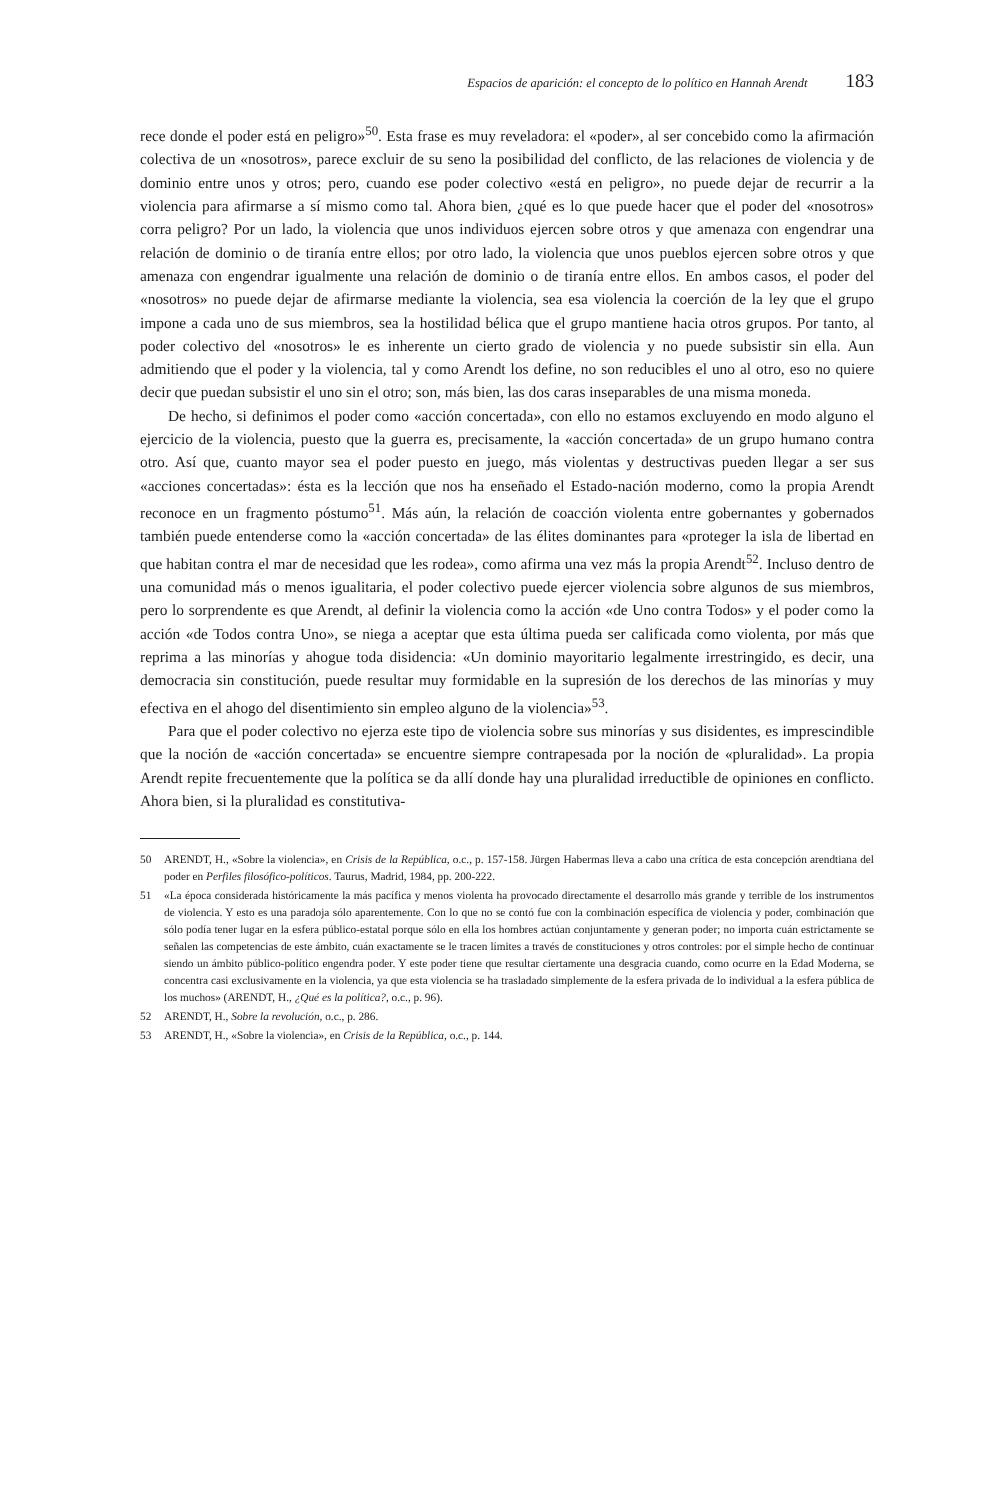Espacios de aparición: el concepto de lo político en Hannah Arendt 183
rece donde el poder está en peligro»<sup>50</sup>. Esta frase es muy reveladora: el «poder», al ser concebido como la afirmación colectiva de un «nosotros», parece excluir de su seno la posibilidad del conflicto, de las relaciones de violencia y de dominio entre unos y otros; pero, cuando ese poder colectivo «está en peligro», no puede dejar de recurrir a la violencia para afirmarse a sí mismo como tal. Ahora bien, ¿qué es lo que puede hacer que el poder del «nosotros» corra peligro? Por un lado, la violencia que unos individuos ejercen sobre otros y que amenaza con engendrar una relación de dominio o de tiranía entre ellos; por otro lado, la violencia que unos pueblos ejercen sobre otros y que amenaza con engendrar igualmente una relación de dominio o de tiranía entre ellos. En ambos casos, el poder del «nosotros» no puede dejar de afirmarse mediante la violencia, sea esa violencia la coerción de la ley que el grupo impone a cada uno de sus miembros, sea la hostilidad bélica que el grupo mantiene hacia otros grupos. Por tanto, al poder colectivo del «nosotros» le es inherente un cierto grado de violencia y no puede subsistir sin ella. Aun admitiendo que el poder y la violencia, tal y como Arendt los define, no son reducibles el uno al otro, eso no quiere decir que puedan subsistir el uno sin el otro; son, más bien, las dos caras inseparables de una misma moneda.
De hecho, si definimos el poder como «acción concertada», con ello no estamos excluyendo en modo alguno el ejercicio de la violencia, puesto que la guerra es, precisamente, la «acción concertada» de un grupo humano contra otro. Así que, cuanto mayor sea el poder puesto en juego, más violentas y destructivas pueden llegar a ser sus «acciones concertadas»: ésta es la lección que nos ha enseñado el Estado-nación moderno, como la propia Arendt reconoce en un fragmento póstumo<sup>51</sup>. Más aún, la relación de coacción violenta entre gobernantes y gobernados también puede entenderse como la «acción concertada» de las élites dominantes para «proteger la isla de libertad en que habitan contra el mar de necesidad que les rodea», como afirma una vez más la propia Arendt<sup>52</sup>. Incluso dentro de una comunidad más o menos igualitaria, el poder colectivo puede ejercer violencia sobre algunos de sus miembros, pero lo sorprendente es que Arendt, al definir la violencia como la acción «de Uno contra Todos» y el poder como la acción «de Todos contra Uno», se niega a aceptar que esta última pueda ser calificada como violenta, por más que reprima a las minorías y ahogue toda disidencia: «Un dominio mayoritario legalmente irrestringido, es decir, una democracia sin constitución, puede resultar muy formidable en la supresión de los derechos de las minorías y muy efectiva en el ahogo del disentimiento sin empleo alguno de la violencia»<sup>53</sup>.
Para que el poder colectivo no ejerza este tipo de violencia sobre sus minorías y sus disidentes, es imprescindible que la noción de «acción concertada» se encuentre siempre contrapesada por la noción de «pluralidad». La propia Arendt repite frecuentemente que la política se da allí donde hay una pluralidad irreductible de opiniones en conflicto. Ahora bien, si la pluralidad es constitutiva-
50 ARENDT, H., «Sobre la violencia», en Crisis de la República, o.c., p. 157-158. Jürgen Habermas lleva a cabo una crítica de esta concepción arendtiana del poder en Perfiles filosófico-políticos. Taurus, Madrid, 1984, pp. 200-222.
51 «La época considerada históricamente la más pacífica y menos violenta ha provocado directamente el desarrollo más grande y terrible de los instrumentos de violencia. Y esto es una paradoja sólo aparentemente. Con lo que no se contó fue con la combinación específica de violencia y poder, combinación que sólo podía tener lugar en la esfera público-estatal porque sólo en ella los hombres actúan conjuntamente y generan poder; no importa cuán estrictamente se señalen las competencias de este ámbito, cuán exactamente se le tracen límites a través de constituciones y otros controles: por el simple hecho de continuar siendo un ámbito público-político engendra poder. Y este poder tiene que resultar ciertamente una desgracia cuando, como ocurre en la Edad Moderna, se concentra casi exclusivamente en la violencia, ya que esta violencia se ha trasladado simplemente de la esfera privada de lo individual a la esfera pública de los muchos» (ARENDT, H., ¿Qué es la política?, o.c., p. 96).
52 ARENDT, H., Sobre la revolución, o.c., p. 286.
53 ARENDT, H., «Sobre la violencia», en Crisis de la República, o.c., p. 144.